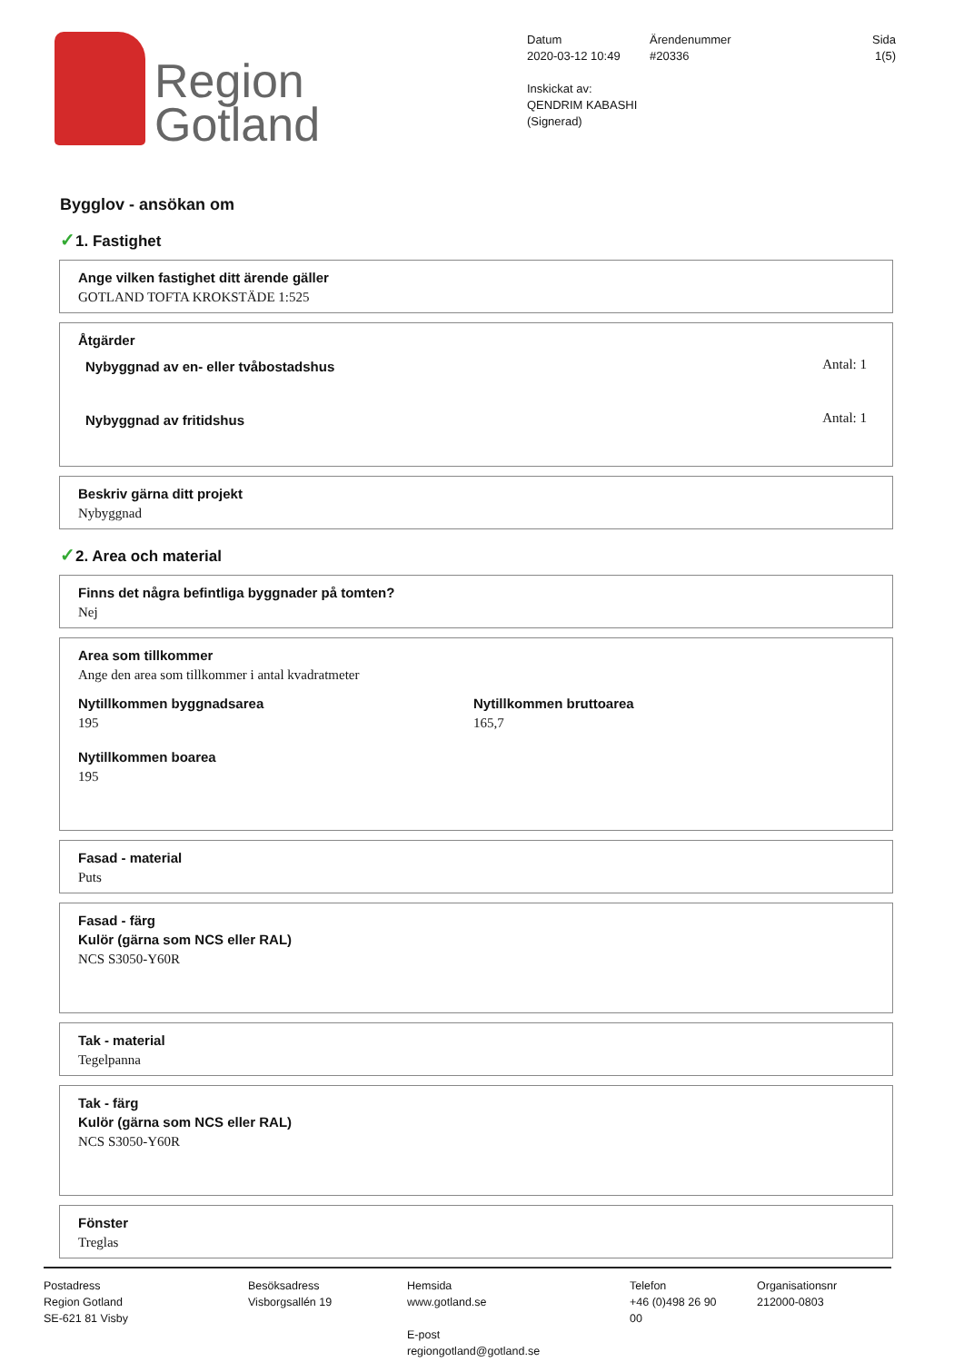Region
Gotland
Datum
2020-03-12 10:49
Inskickat av: QENDRIM KABASHI
(Signerad)
Ärendenummer
#20336
Sida
1(5)
Bygglov - ansökan om
✓1. Fastighet
Ange vilken fastighet ditt ärende gäller
GOTLAND TOFTA KROKSTÄDE 1:525
Åtgärder
Nybyggnad av en- eller tvåbostadshus Antal: 1
Nybyggnad av fritidshus Antal: 1
Beskriv gärna ditt projekt
Nybyggnad
✓2. Area och material
Finns det några befintliga byggnader på tomten?
Nej
Area som tillkommer
Ange den area som tillkommer i antal kvadratmeter
Nytillkommen byggnadsarea
195
Nytillkommen bruttoarea
165,7
Nytillkommen boarea
195
Fasad - material
Puts
Fasad - färg
Kulör (gärna som NCS eller RAL)
NCS S3050-Y60R
Tak - material
Tegelpanna
Tak - färg
Kulör (gärna som NCS eller RAL)
NCS S3050-Y60R
Fönster
Treglas
Postadress
Region Gotland
SE-621 81 Visby
Besöksadress
Visborgsallén 19
Hemsida
www.gotland.se
E-post
regiongotland@gotland.se
Telefon
+46 (0)498 26 90 00
Organisationsnr
212000-0803